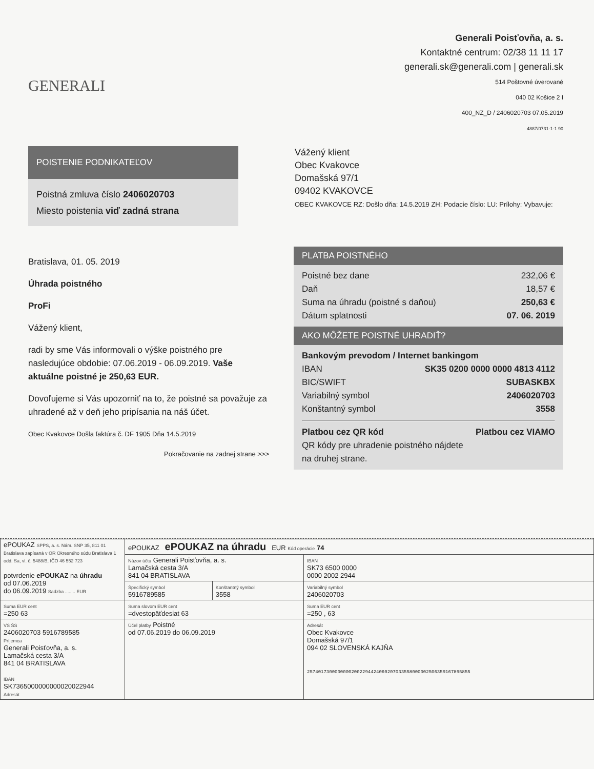GENERALI
Generali Poisťovňa, a. s.
Kontaktné centrum: 02/38 11 11 17
generali.sk@generali.com | generali.sk
514 Poštovné úverované
040 02 Košice 2 I
400_NZ_D / 2406020703 07.05.2019
4887/0731-1-1 90
POISTENIE PODNIKATEĽOV
Poistná zmluva číslo 2406020703
Miesto poistenia viď zadná strana
Vážený klient
Obec Kvakovce
Domašská 97/1
09402 KVAKOVCE
OBEC KVAKOVCE RZ: Došlo dňa: 14.5.2019 ZH: Podacie číslo: LU: Prílohy: Vybavuje:
Bratislava, 01. 05. 2019
Úhrada poistného
ProFi
Vážený klient,
radi by sme Vás informovali o výške poistného pre nasledujúce obdobie: 07.06.2019 - 06.09.2019. Vaše aktuálne poistné je 250,63 EUR.
Dovoľujeme si Vás upozorniť na to, že poistné sa považuje za uhradené až v deň jeho pripísania na náš účet.
Obec Kvakovce Došla faktúra č. DF 1905 Dňa 14.5.2019
Pokračovanie na zadnej strane >>>
PLATBA POISTNÉHO
Poistné bez dane 232,06 €
Daň 18,57 €
Suma na úhradu (poistné s daňou) 250,63 €
Dátum splatnosti 07. 06. 2019
AKO MÔŽETE POISTNÉ UHRADIŤ?
Bankovým prevodom / Internet bankingom
IBAN SK35 0200 0000 0000 4813 4112
BIC/SWIFT SUBASKBX
Variabilný symbol 2406020703
Konštantný symbol 3558
Platbou cez QR kód Platbou cez VIAMO
QR kódy pre uhradenie poistného nájdete
na druhej strane.
| ePOUKAZ SPPS, a. s. Nám. SNP 35, 811 01 Bratislava zapísaná v OR Okresného súdu Bratislava 1 odd. Sa, vl. č. 5488/B, IČO 46 552 723 potvrdenie ePOUKAZ na úhradu od 07.06.2019 do 06.09.2019 Sadzba ........ EUR | ePOUKAZ ePOUKAZ na úhradu EUR Kód operácie 74 | | |
| | Názov účtu Generali Poisťovňa, a. s. Lamačská cesta 3/A 841 04 BRATISLAVA | | IBAN SK73 6500 0000 0000 2002 2944 |
| | Špecifický symbol 5916789585 | Konštantný symbol 3558 | Variabilný symbol 2406020703 |
| Suma EUR cent =250 63 | Suma slovom EUR cent =dvestopäťdesiat 63 | | Suma EUR cent =250 , 63 |
| VS ŠS 2406020703 5916789585 Príjemca Generali Poisťovňa, a. s. Lamačská cesta 3/A 841 04 BRATISLAVA IBAN SK7365000000000020022944 Adresát | Účel platby Poistné od 07.06.2019 do 06.09.2019 | | Adresát Obec Kvakovce Domašská 97/1 094 02 SLOVENSKÁ KAJŇA 2574017300000000200229442406020703355800000250635916789585​5 |